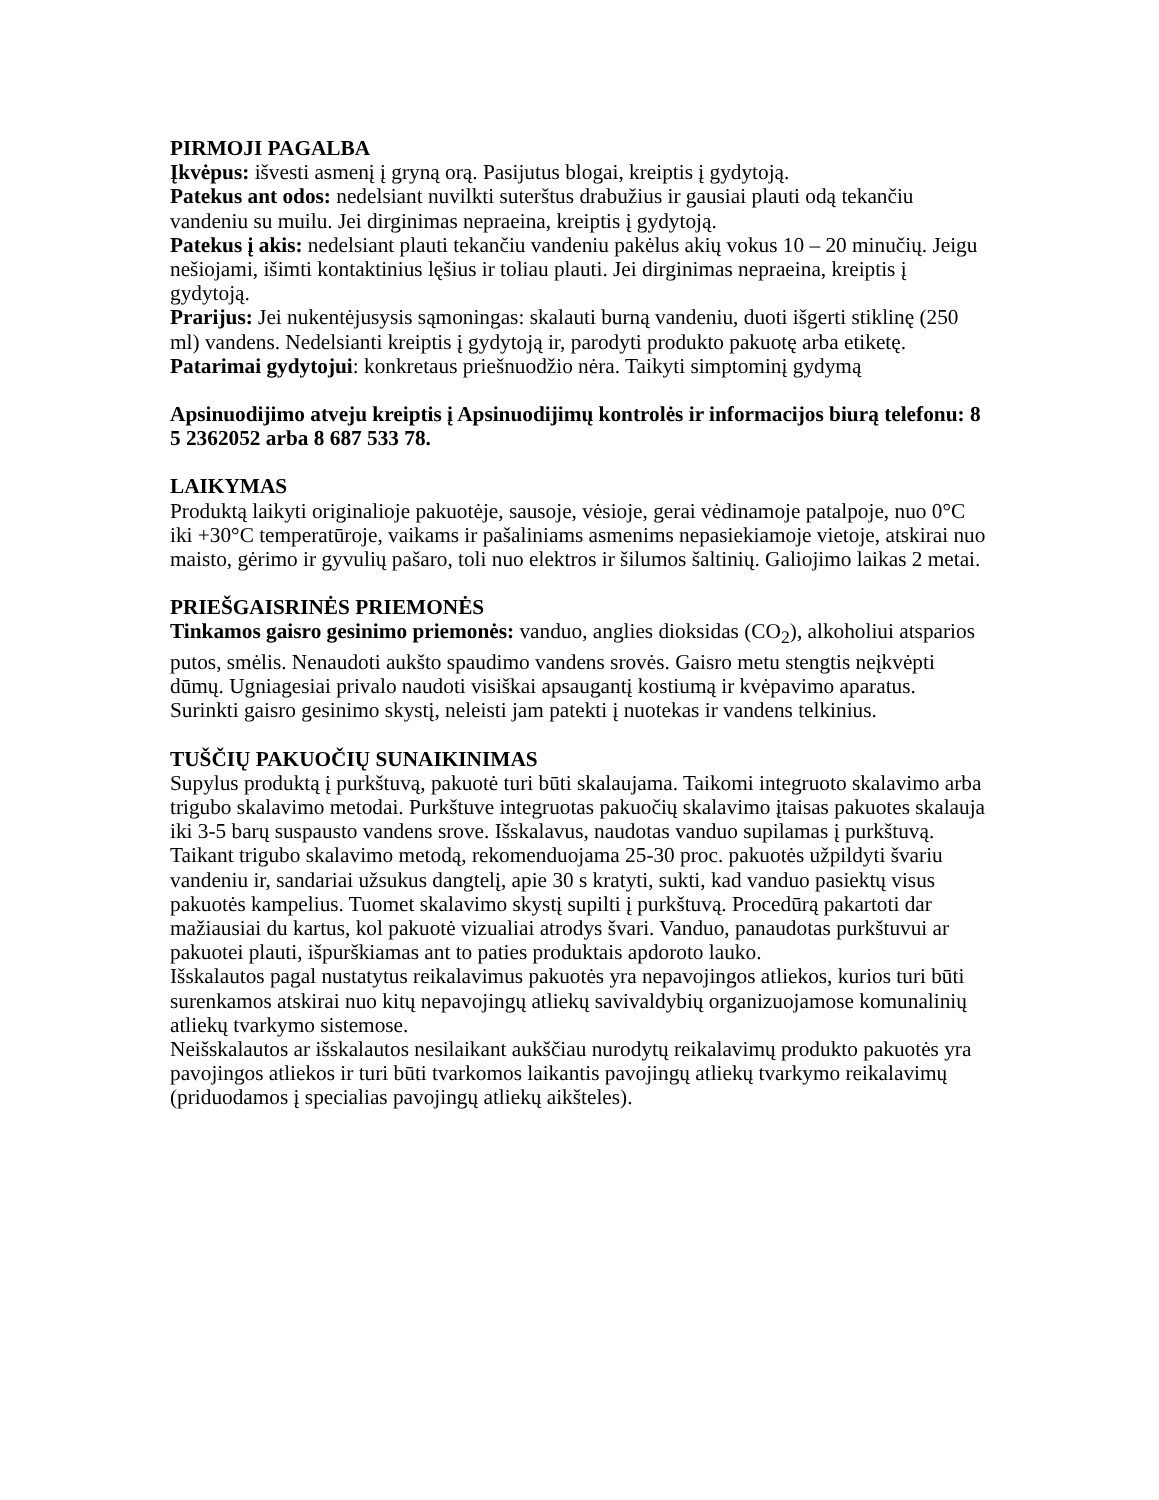PIRMOJI PAGALBA
Įkvėpus: išvesti asmenį į gryną orą. Pasijutus blogai, kreiptis į gydytoją.
Patekus ant odos: nedelsiant nuvilkti suterštus drabužius ir gausiai plauti odą tekančiu vandeniu su muilu. Jei dirginimas nepraeina, kreiptis į gydytoją.
Patekus į akis: nedelsiant plauti tekančiu vandeniu pakėlus akių vokus 10 – 20 minučių. Jeigu nešiojami, išimti kontaktinius lęšius ir toliau plauti. Jei dirginimas nepraeina, kreiptis į gydytoją.
Prarijus: Jei nukentėjusysis sąmoningas: skalauti burną vandeniu, duoti išgerti stiklinę (250 ml) vandens. Nedelsianti kreiptis į gydytoją ir, parodyti produkto pakuotę arba etiketę.
Patarimai gydytojui: konkretaus priešnuodžio nėra. Taikyti simptominį gydymą
Apsinuodijimo atveju kreiptis į Apsinuodijimų kontrolės ir informacijos biurą telefonu: 8 5 2362052 arba 8 687 533 78.
LAIKYMAS
Produktą laikyti originalioje pakuotėje, sausoje, vėsioje, gerai vėdinamoje patalpoje, nuo 0°C iki +30°C temperatūroje, vaikams ir pašaliniams asmenims nepasiekiamoje vietoje, atskirai nuo maisto, gėrimo ir gyvulių pašaro, toli nuo elektros ir šilumos šaltinių. Galiojimo laikas 2 metai.
PRIEŠGAISRINĖS PRIEMONĖS
Tinkamos gaisro gesinimo priemonės: vanduo, anglies dioksidas (CO<sub>2</sub>), alkoholiui atsparios putos, smėlis. Nenaudoti aukšto spaudimo vandens srovės. Gaisro metu stengtis neįkvėpti dūmų. Ugniagesiai privalo naudoti visiškai apsaugantį kostiumą ir kvėpavimo aparatus. Surinkti gaisro gesinimo skystį, neleisti jam patekti į nuotekas ir vandens telkinius.
TUŠČIŲ PAKUOČIŲ SUNAIKINIMAS
Supylus produktą į purkštuvą, pakuotė turi būti skalaujama. Taikomi integruoto skalavimo arba trigubo skalavimo metodai. Purkštuve integruotas pakuočių skalavimo įtaisas pakuotes skalauja iki 3-5 barų suspausto vandens srove. Išskalavus, naudotas vanduo supilamas į purkštuvą.
Taikant trigubo skalavimo metodą, rekomenduojama 25-30 proc. pakuotės užpildyti švariu vandeniu ir, sandariai užsukus dangtelį, apie 30 s kratyti, sukti, kad vanduo pasiektų visus pakuotės kampelius. Tuomet skalavimo skystį supilti į purkštuvą. Procedūrą pakartoti dar mažiausiai du kartus, kol pakuotė vizualiai atrodys švari. Vanduo, panaudotas purkštuvui ar pakuotei plauti, išpurškiamas ant to paties produktais apdoroto lauko.
Išskalautos pagal nustatytus reikalavimus pakuotės yra nepavojingos atliekos, kurios turi būti surenkamos atskirai nuo kitų nepavojingų atliekų savivaldybių organizuojamose komunalinių atliekų tvarkymo sistemose.
Neišskalautos ar išskalautos nesilaikant aukščiau nurodytų reikalavimų produkto pakuotės yra pavojingos atliekos ir turi būti tvarkomos laikantis pavojingų atliekų tvarkymo reikalavimų (priduodamos į specialias pavojingų atliekų aikšteles).